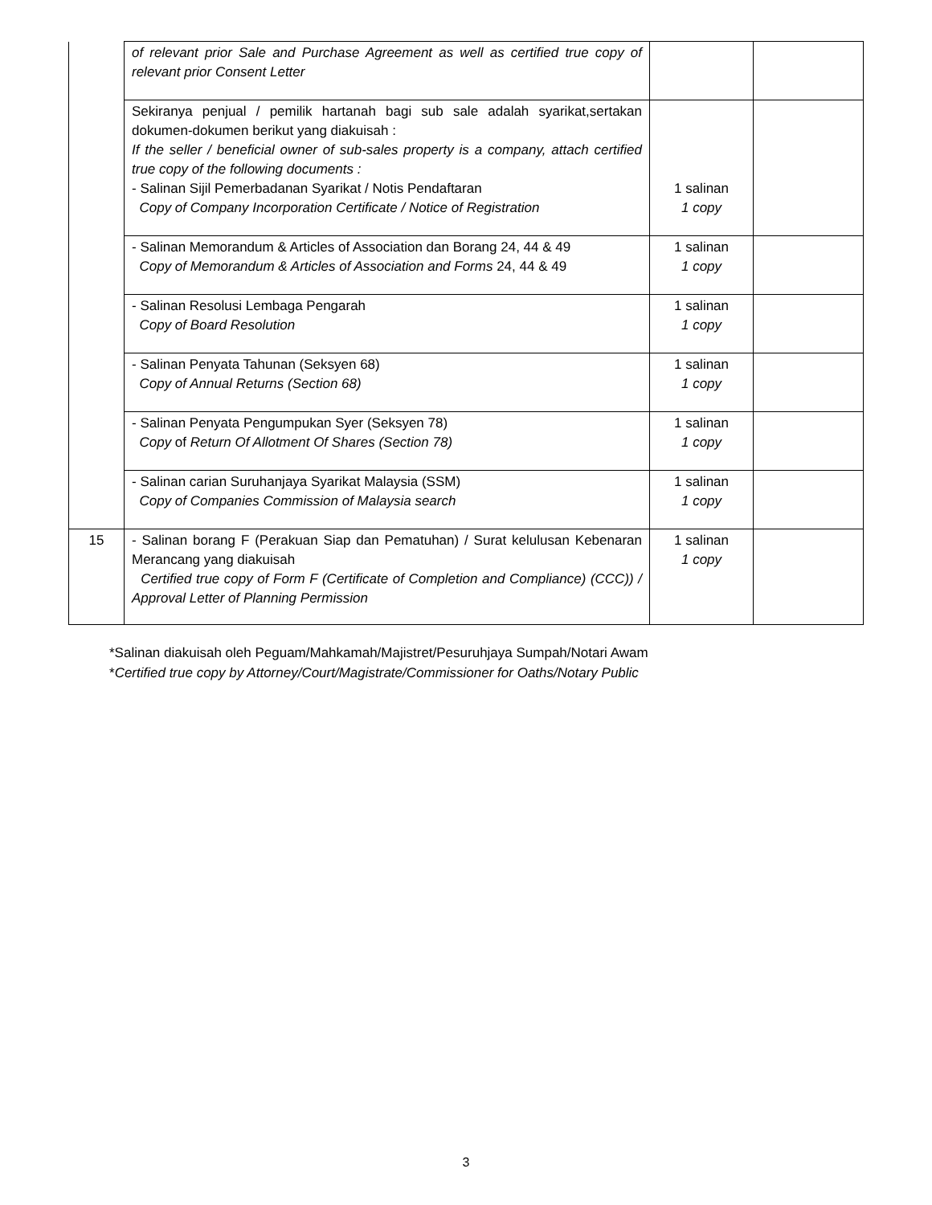| | of relevant prior Sale and Purchase Agreement as well as certified true copy of relevant prior Consent Letter | | |
| | Sekiranya penjual / pemilik hartanah bagi sub sale adalah syarikat,sertakan dokumen-dokumen berikut yang diakuisah : If the seller / beneficial owner of sub-sales property is a company, attach certified true copy of the following documents : - Salinan Sijil Pemerbadanan Syarikat / Notis Pendaftaran Copy of Company Incorporation Certificate / Notice of Registration | 1 salinan 1 copy | |
| | - Salinan Memorandum & Articles of Association dan Borang 24, 44 & 49 Copy of Memorandum & Articles of Association and Forms 24, 44 & 49 | 1 salinan 1 copy | |
| | - Salinan Resolusi Lembaga Pengarah Copy of Board Resolution | 1 salinan 1 copy | |
| | - Salinan Penyata Tahunan (Seksyen 68) Copy of Annual Returns (Section 68) | 1 salinan 1 copy | |
| | - Salinan Penyata Pengumpukan Syer (Seksyen 78) Copy of Return Of Allotment Of Shares (Section 78) | 1 salinan 1 copy | |
| | - Salinan carian Suruhanjaya Syarikat Malaysia (SSM) Copy of Companies Commission of Malaysia search | 1 salinan 1 copy | |
| 15 | - Salinan borang F (Perakuan Siap dan Pematuhan) / Surat kelulusan Kebenaran Merancang yang diakuisah Certified true copy of Form F (Certificate of Completion and Compliance) (CCC)) / Approval Letter of Planning Permission | 1 salinan 1 copy | |
*Salinan diakuisah oleh Peguam/Mahkamah/Majistret/Pesuruhjaya Sumpah/Notari Awam
*Certified true copy by Attorney/Court/Magistrate/Commissioner for Oaths/Notary Public
3